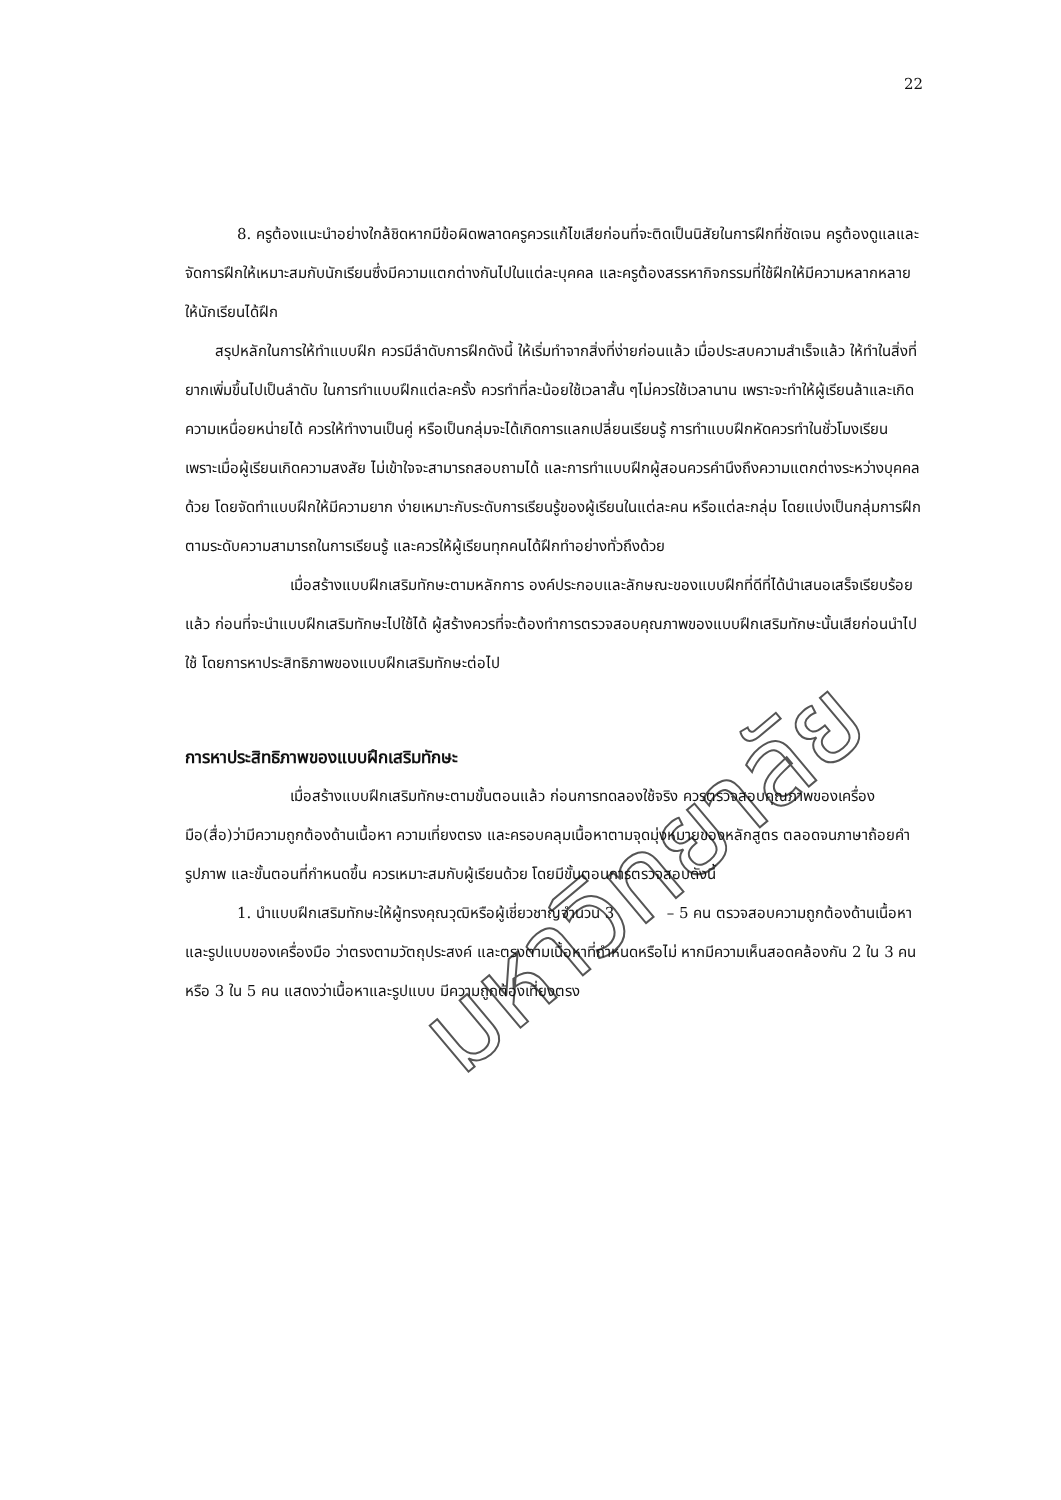22
มหาวิทยาลัย
8. ครูต้องแนะนำอย่างใกล้ชิดหากมีข้อผิดพลาดครูควรแก้ไขเสียก่อนที่จะติดเป็นนิสัยในการฝึกที่ชัดเจน ครูต้องดูแลและจัดการฝึกให้เหมาะสมกับนักเรียนซึ่งมีความแตกต่างกันไปในแต่ละบุคคล และครูต้องสรรหากิจกรรมที่ใช้ฝึกให้มีความหลากหลาย ให้นักเรียนได้ฝึก
สรุปหลักในการให้ทำแบบฝึก ควรมีลำดับการฝึกดังนี้ ให้เริ่มทำจากสิ่งที่ง่ายก่อนแล้ว เมื่อประสบความสำเร็จแล้ว ให้ทำในสิ่งที่ยากเพิ่มขึ้นไปเป็นลำดับ ในการทำแบบฝึกแต่ละครั้ง ควรทำที่ละน้อยใช้เวลาสั้น ๆไม่ควรใช้เวลานาน เพราะจะทำให้ผู้เรียนล้าและเกิดความเหนื่อยหน่ายได้ ควรให้ทำงานเป็นคู่ หรือเป็นกลุ่มจะได้เกิดการแลกเปลี่ยนเรียนรู้ การทำแบบฝึกหัดควรทำในชั่วโมงเรียน เพราะเมื่อผู้เรียนเกิดความสงสัย ไม่เข้าใจจะสามารถสอบถามได้ และการทำแบบฝึกผู้สอนควรคำนึงถึงความแตกต่างระหว่างบุคคลด้วย โดยจัดทำแบบฝึกให้มีความยาก ง่ายเหมาะกับระดับการเรียนรู้ของผู้เรียนในแต่ละคน หรือแต่ละกลุ่ม โดยแบ่งเป็นกลุ่มการฝึกตามระดับความสามารถในการเรียนรู้ และควรให้ผู้เรียนทุกคนได้ฝึกทำอย่างทั่วถึงด้วย
เมื่อสร้างแบบฝึกเสริมทักษะตามหลักการ องค์ประกอบและลักษณะของแบบฝึกที่ดีที่ได้นำเสนอเสร็จเรียบร้อยแล้ว ก่อนที่จะนำแบบฝึกเสริมทักษะไปใช้ได้ ผู้สร้างควรที่จะต้องทำการตรวจสอบคุณภาพของแบบฝึกเสริมทักษะนั้นเสียก่อนนำไปใช้ โดยการหาประสิทธิภาพของแบบฝึกเสริมทักษะต่อไป
การหาประสิทธิภาพของแบบฝึกเสริมทักษะ
เมื่อสร้างแบบฝึกเสริมทักษะตามขั้นตอนแล้ว ก่อนการทดลองใช้จริง ควรตรวจสอบคุณภาพของเครื่องมือ(สื่อ)ว่ามีความถูกต้องด้านเนื้อหา ความเที่ยงตรง และครอบคลุมเนื้อหาตามจุดมุ่งหมายของหลักสูตร ตลอดจนภาษาถ้อยคำ รูปภาพ และขั้นตอนที่กำหนดขึ้น ควรเหมาะสมกับผู้เรียนด้วย โดยมีขั้นตอนการตรวจสอบดังนี้
1. นำแบบฝึกเสริมทักษะให้ผู้ทรงคุณวุฒิหรือผู้เชี่ยวชาญจำนวน 3 – 5 คน ตรวจสอบความถูกต้องด้านเนื้อหาและรูปแบบของเครื่องมือ ว่าตรงตามวัตถุประสงค์ และตรงตามเนื้อหาที่กำหนดหรือไม่ หากมีความเห็นสอดคล้องกัน 2 ใน 3 คน หรือ 3 ใน 5 คน แสดงว่าเนื้อหาและรูปแบบ มีความถูกต้องเที่ยงตรง